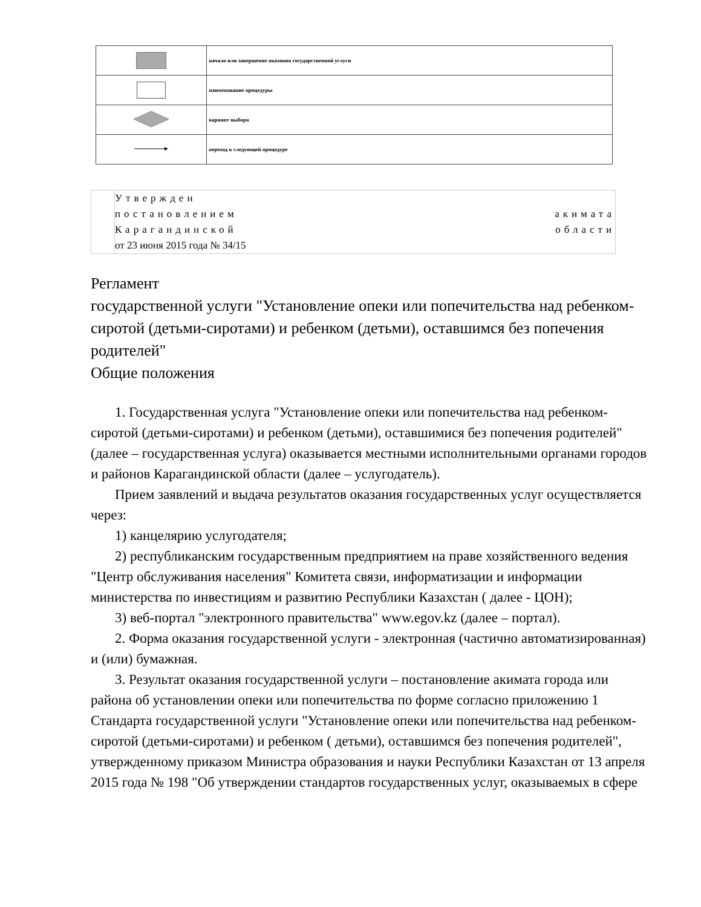| | начало или завершение оказания государственной услуги |
| | наименование процедуры |
| | вариант выбора |
| | переход к следующей процедуре |
Утвержден
постановлением акимата
Карагандинской области
от 23 июня 2015 года № 34/15
Регламент
государственной услуги "Установление опеки или попечительства над ребенком-сиротой (детьми-сиротами) и ребенком (детьми), оставшимся без попечения родителей"
Общие положения
1. Государственная услуга "Установление опеки или попечительства над ребенком-сиротой (детьми-сиротами) и ребенком (детьми), оставшимися без попечения родителей" (далее – государственная услуга) оказывается местными исполнительными органами городов и районов Карагандинской области (далее – услугодатель).
Прием заявлений и выдача результатов оказания государственных услуг осуществляется через:
1) канцелярию услугодателя;
2) республиканским государственным предприятием на праве хозяйственного ведения "Центр обслуживания населения" Комитета связи, информатизации и информации министерства по инвестициям и развитию Республики Казахстан ( далее - ЦОН);
3) веб-портал "электронного правительства" www.egov.kz (далее – портал).
2. Форма оказания государственной услуги - электронная (частично автоматизированная) и (или) бумажная.
3. Результат оказания государственной услуги – постановление акимата города или района об установлении опеки или попечительства по форме согласно приложению 1 Стандарта государственной услуги "Установление опеки или попечительства над ребенком-сиротой (детьми-сиротами) и ребенком ( детьми), оставшимся без попечения родителей", утвержденному приказом Министра образования и науки Республики Казахстан от 13 апреля 2015 года № 198 "Об утверждении стандартов государственных услуг, оказываемых в сфере